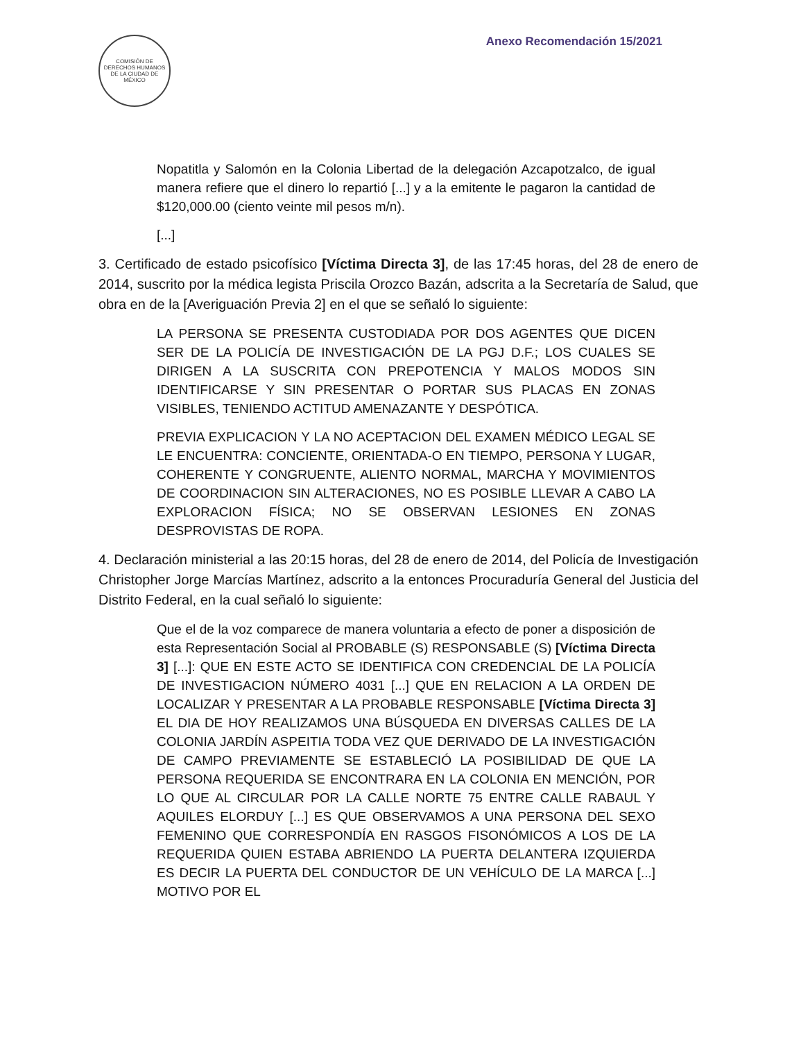COMISIÓN DE DERECHOS HUMANOS DE LA CIUDAD DE MÉXICO
Anexo Recomendación 15/2021
Nopatitla y Salomón en la Colonia Libertad de la delegación Azcapotzalco, de igual manera refiere que el dinero lo repartió [...] y a la emitente le pagaron la cantidad de $120,000.00 (ciento veinte mil pesos m/n).
[...]
3. Certificado de estado psicofísico [Víctima Directa 3], de las 17:45 horas, del 28 de enero de 2014, suscrito por la médica legista Priscila Orozco Bazán, adscrita a la Secretaría de Salud, que obra en de la [Averiguación Previa 2] en el que se señaló lo siguiente:
LA PERSONA SE PRESENTA CUSTODIADA POR DOS AGENTES QUE DICEN SER DE LA POLICÍA DE INVESTIGACIÓN DE LA PGJ D.F.; LOS CUALES SE DIRIGEN A LA SUSCRITA CON PREPOTENCIA Y MALOS MODOS SIN IDENTIFICARSE Y SIN PRESENTAR O PORTAR SUS PLACAS EN ZONAS VISIBLES, TENIENDO ACTITUD AMENAZANTE Y DESPÓTICA.
PREVIA EXPLICACION Y LA NO ACEPTACION DEL EXAMEN MÉDICO LEGAL SE LE ENCUENTRA: CONCIENTE, ORIENTADA-O EN TIEMPO, PERSONA Y LUGAR, COHERENTE Y CONGRUENTE, ALIENTO NORMAL, MARCHA Y MOVIMIENTOS DE COORDINACION SIN ALTERACIONES, NO ES POSIBLE LLEVAR A CABO LA EXPLORACION FÍSICA; NO SE OBSERVAN LESIONES EN ZONAS DESPROVISTAS DE ROPA.
4. Declaración ministerial a las 20:15 horas, del 28 de enero de 2014, del Policía de Investigación Christopher Jorge Marcías Martínez, adscrito a la entonces Procuraduría General del Justicia del Distrito Federal, en la cual señaló lo siguiente:
Que el de la voz comparece de manera voluntaria a efecto de poner a disposición de esta Representación Social al PROBABLE (S) RESPONSABLE (S) [Víctima Directa 3] [...]: QUE EN ESTE ACTO SE IDENTIFICA CON CREDENCIAL DE LA POLICÍA DE INVESTIGACION NÚMERO 4031 [...] QUE EN RELACION A LA ORDEN DE LOCALIZAR Y PRESENTAR A LA PROBABLE RESPONSABLE [Víctima Directa 3] EL DIA DE HOY REALIZAMOS UNA BÚSQUEDA EN DIVERSAS CALLES DE LA COLONIA JARDÍN ASPEITIA TODA VEZ QUE DERIVADO DE LA INVESTIGACIÓN DE CAMPO PREVIAMENTE SE ESTABLECIÓ LA POSIBILIDAD DE QUE LA PERSONA REQUERIDA SE ENCONTRARA EN LA COLONIA EN MENCIÓN, POR LO QUE AL CIRCULAR POR LA CALLE NORTE 75 ENTRE CALLE RABAUL Y AQUILES ELORDUY [...] ES QUE OBSERVAMOS A UNA PERSONA DEL SEXO FEMENINO QUE CORRESPONDÍA EN RASGOS FISONÓMICOS A LOS DE LA REQUERIDA QUIEN ESTABA ABRIENDO LA PUERTA DELANTERA IZQUIERDA ES DECIR LA PUERTA DEL CONDUCTOR DE UN VEHÍCULO DE LA MARCA [...] MOTIVO POR EL